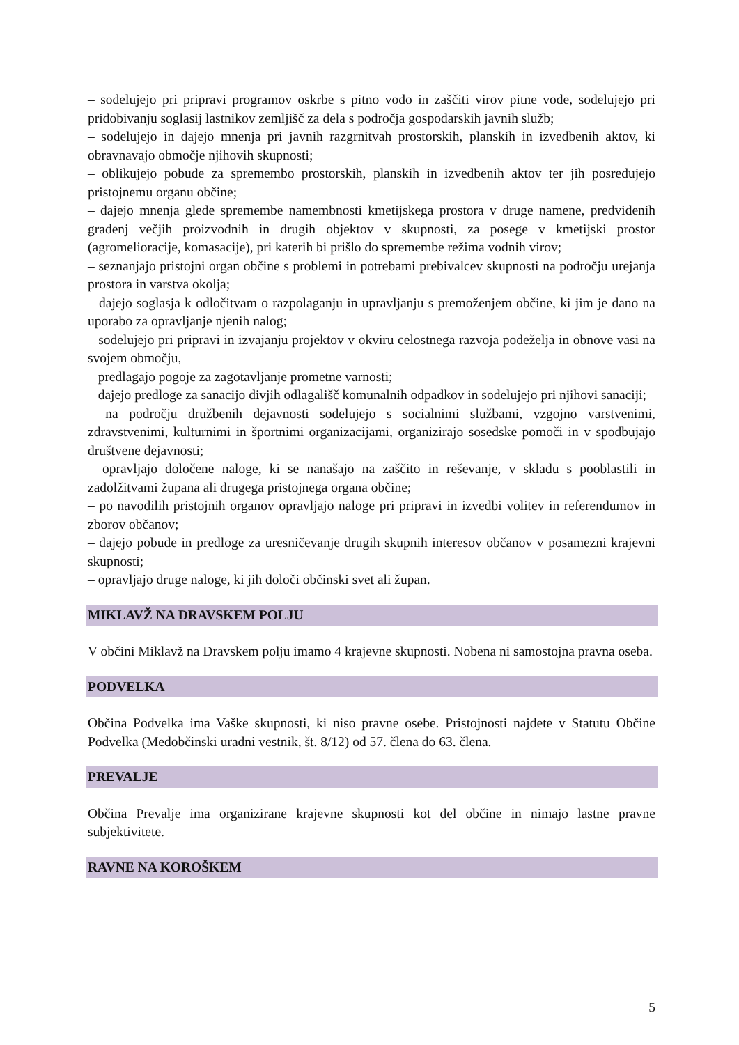– sodelujejo pri pripravi programov oskrbe s pitno vodo in zaščiti virov pitne vode, sodelujejo pri pridobivanju soglasij lastnikov zemljišč za dela s področja gospodarskih javnih služb;
– sodelujejo in dajejo mnenja pri javnih razgrnitvah prostorskih, planskih in izvedbenih aktov, ki obravnavajo območje njihovih skupnosti;
– oblikujejo pobude za spremembo prostorskih, planskih in izvedbenih aktov ter jih posredujejo pristojnemu organu občine;
– dajejo mnenja glede spremembe namembnosti kmetijskega prostora v druge namene, predvidenih gradenj večjih proizvodnih in drugih objektov v skupnosti, za posege v kmetijski prostor (agromelioracije, komasacije), pri katerih bi prišlo do spremembe režima vodnih virov;
– seznanjajo pristojni organ občine s problemi in potrebami prebivalcev skupnosti na področju urejanja prostora in varstva okolja;
– dajejo soglasja k odločitvam o razpolaganju in upravljanju s premoženjem občine, ki jim je dano na uporabo za opravljanje njenih nalog;
– sodelujejo pri pripravi in izvajanju projektov v okviru celostnega razvoja podeželja in obnove vasi na svojem območju,
– predlagajo pogoje za zagotavljanje prometne varnosti;
– dajejo predloge za sanacijo divjih odlagališč komunalnih odpadkov in sodelujejo pri njihovi sanaciji;
– na področju družbenih dejavnosti sodelujejo s socialnimi službami, vzgojno varstvenimi, zdravstvenimi, kulturnimi in športnimi organizacijami, organizirajo sosedske pomoči in v spodbujajo društvene dejavnosti;
– opravljajo določene naloge, ki se nanašajo na zaščito in reševanje, v skladu s pooblastili in zadolžitvami župana ali drugega pristojnega organa občine;
– po navodilih pristojnih organov opravljajo naloge pri pripravi in izvedbi volitev in referendumov in zborov občanov;
– dajejo pobude in predloge za uresničevanje drugih skupnih interesov občanov v posamezni krajevni skupnosti;
– opravljajo druge naloge, ki jih določi občinski svet ali župan.
MIKLAVŽ NA DRAVSKEM POLJU
V občini Miklavž na Dravskem polju imamo 4 krajevne skupnosti. Nobena ni samostojna pravna oseba.
PODVELKA
Občina Podvelka ima Vaške skupnosti, ki niso pravne osebe. Pristojnosti najdete v Statutu Občine Podvelka (Medobčinski uradni vestnik, št. 8/12) od 57. člena do 63. člena.
PREVALJE
Občina Prevalje ima organizirane krajevne skupnosti kot del občine in nimajo lastne pravne subjektivitete.
RAVNE NA KOROŠKEM
5